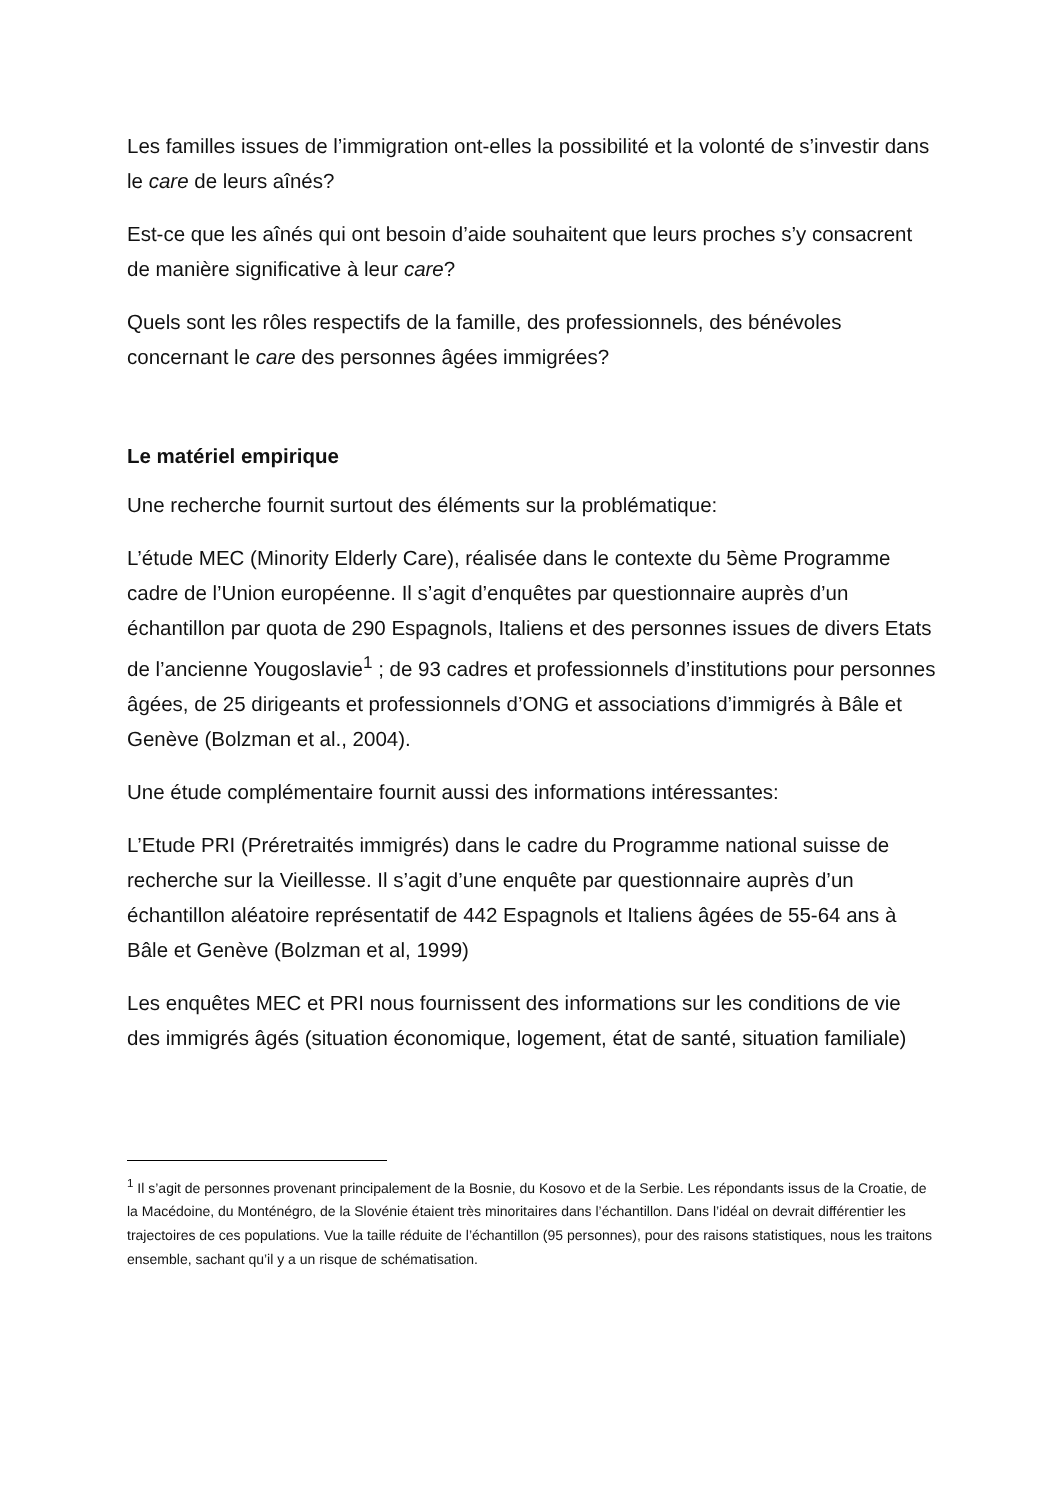Les familles issues de l’immigration ont-elles la possibilité et la volonté de s’investir dans le care de leurs aînés?
Est-ce que les aînés qui ont besoin d’aide souhaitent que leurs proches s’y consacrent de manière significative à leur care?
Quels sont les rôles respectifs de la famille, des professionnels, des bénévoles concernant le care des personnes âgées immigrées?
Le matériel empirique
Une recherche fournit surtout des éléments sur la problématique:
L’étude MEC (Minority Elderly Care), réalisée dans le contexte du 5ème Programme cadre de l’Union européenne. Il s’agit d’enquêtes par questionnaire auprès d’un échantillon par quota de 290 Espagnols, Italiens et des personnes issues de divers Etats de l’ancienne Yougoslavie<sup>1</sup> ; de 93 cadres et professionnels d’institutions pour personnes âgées, de 25 dirigeants et professionnels d’ONG et associations d’immigrés à Bâle et Genève (Bolzman et al., 2004).
Une étude complémentaire fournit aussi des informations intéressantes:
L’Etude PRI (Préretraités immigrés) dans le cadre du Programme national suisse de recherche sur la Vieillesse. Il s’agit d’une enquête par questionnaire auprès d’un échantillon aléatoire représentatif de 442 Espagnols et Italiens âgées de 55-64 ans à Bâle et Genève (Bolzman et al, 1999)
Les enquêtes MEC et PRI nous fournissent des informations sur les conditions de vie des immigrés âgés (situation économique, logement, état de santé, situation familiale)
<sup>1</sup> Il s’agit de personnes provenant principalement de la Bosnie, du Kosovo et de la Serbie. Les répondants issus de la Croatie, de la Macédoine, du Monténégro, de la Slovénie étaient très minoritaires dans l’échantillon. Dans l’idéal on devrait différentier les trajectoires de ces populations. Vue la taille réduite de l’échantillon (95 personnes), pour des raisons statistiques, nous les traitons ensemble, sachant qu’il y a un risque de schématisation.